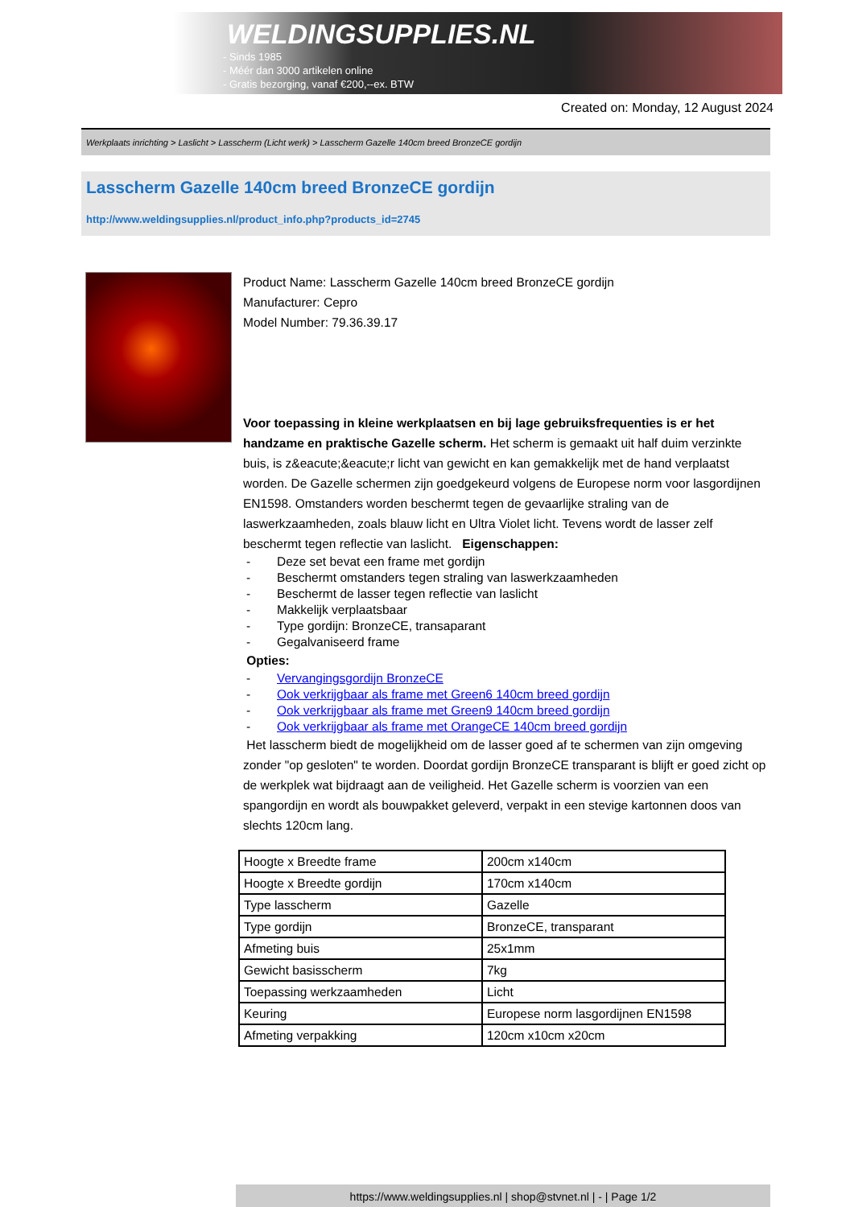WELDINGSUPPLIES.NL
- Sinds 1985
- Méér dan 3000 artikelen online
- Gratis bezorging, vanaf €200,--ex. BTW
Created on: Monday, 12 August 2024
Werkplaats inrichting > Laslicht > Lasscherm (Licht werk) > Lasscherm Gazelle 140cm breed BronzeCE gordijn
Lasscherm Gazelle 140cm breed BronzeCE gordijn
http://www.weldingsupplies.nl/product_info.php?products_id=2745
Product Name: Lasscherm Gazelle 140cm breed BronzeCE gordijn
Manufacturer: Cepro
Model Number: 79.36.39.17
Voor toepassing in kleine werkplaatsen en bij lage gebruiksfrequenties is er het handzame en praktische Gazelle scherm. Het scherm is gemaakt uit half duim verzinkte buis, is z&eacute;&eacute;r licht van gewicht en kan gemakkelijk met de hand verplaatst worden. De Gazelle schermen zijn goedgekeurd volgens de Europese norm voor lasgordijnen EN1598. Omstanders worden beschermt tegen de gevaarlijke straling van de laswerkzaamheden, zoals blauw licht en Ultra Violet licht. Tevens wordt de lasser zelf beschermt tegen reflectie van laslicht. Eigenschappen:
- Deze set bevat een frame met gordijn
- Beschermt omstanders tegen straling van laswerkzaamheden
- Beschermt de lasser tegen reflectie van laslicht
- Makkelijk verplaatsbaar
- Type gordijn: BronzeCE, transaparant
- Gegalvaniseerd frame
Opties:
- Vervangingsgordijn BronzeCE
- Ook verkrijgbaar als frame met Green6 140cm breed gordijn
- Ook verkrijgbaar als frame met Green9 140cm breed gordijn
- Ook verkrijgbaar als frame met OrangeCE 140cm breed gordijn
Het lasscherm biedt de mogelijkheid om de lasser goed af te schermen van zijn omgeving zonder "op gesloten" te worden. Doordat gordijn BronzeCE transparant is blijft er goed zicht op de werkplek wat bijdraagt aan de veiligheid. Het Gazelle scherm is voorzien van een spangordijn en wordt als bouwpakket geleverd, verpakt in een stevige kartonnen doos van slechts 120cm lang.
| Hoogte x Breedte frame | 200cm x140cm |
| Hoogte x Breedte gordijn | 170cm x140cm |
| Type lasscherm | Gazelle |
| Type gordijn | BronzeCE, transparant |
| Afmeting buis | 25x1mm |
| Gewicht basisscherm | 7kg |
| Toepassing werkzaamheden | Licht |
| Keuring | Europese norm lasgordijnen EN1598 |
| Afmeting verpakking | 120cm x10cm x20cm |
https://www.weldingsupplies.nl | shop@stvnet.nl | - | Page 1/2